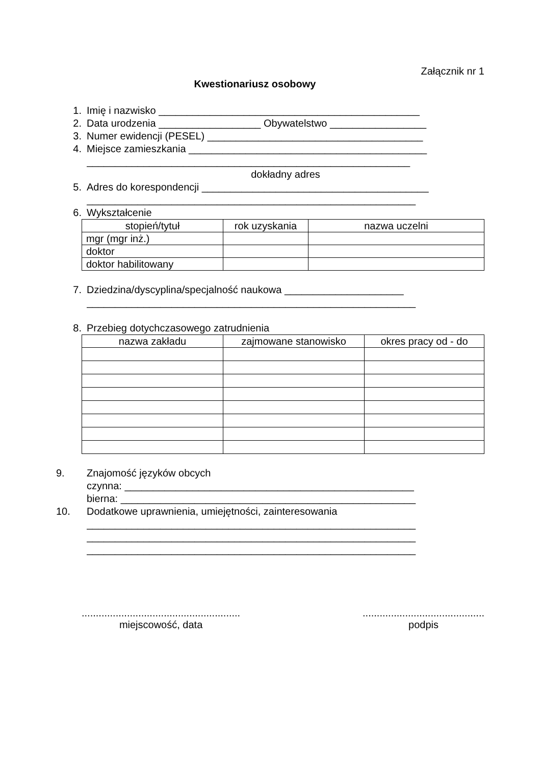Załącznik nr 1
Kwestionariusz osobowy
1. Imię i nazwisko ______________________________________________
2. Data urodzenia __________________ Obywatelstwo _________________
3. Numer ewidencji (PESEL) ______________________________________
4. Miejsce zamieszkania __________________________________________
_________________________________________________________
dokładny adres
5. Adres do korespondencji ________________________________________
__________________________________________________________
6. Wykształcenie
| stopień/tytuł | rok uzyskania | nazwa uczelni |
| --- | --- | --- |
| mgr (mgr inż.) | | |
| doktor | | |
| doktor habilitowany | | |
7. Dziedzina/dyscyplina/specjalność naukowa _____________________
__________________________________________________________
8. Przebieg dotychczasowego zatrudnienia
| nazwa zakładu | zajmowane stanowisko | okres pracy od - do |
| --- | --- | --- |
9. Znajomość języków obcych
czynna: ___________________________________________________
bierna: ____________________________________________________
10. Dodatkowe uprawnienia, umiejętności, zainteresowania
__________________________________________________________
__________________________________________________________
__________________________________________________________
........................................................
miejscowość, data
...........................................
podpis